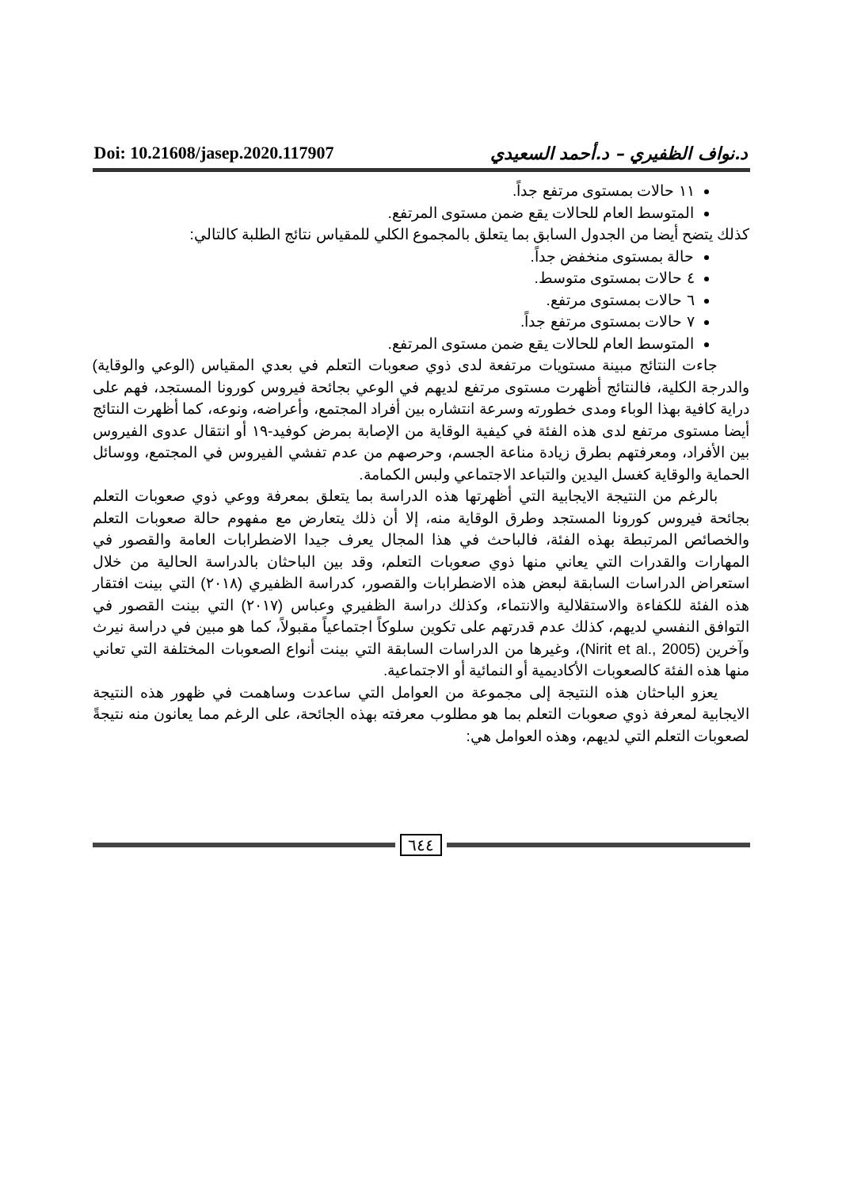Doi: 10.21608/jasep.2020.117907 د.نواف الظفيري – د.أحمد السعيدي
١١ حالات بمستوى مرتفع جداً.
المتوسط العام للحالات يقع ضمن مستوى المرتفع.
كذلك يتضح أيضا من الجدول السابق بما يتعلق بالمجموع الكلي للمقياس نتائج الطلبة كالتالي:
حالة بمستوى منخفض جداً.
٤ حالات بمستوى متوسط.
٦ حالات بمستوى مرتفع.
٧ حالات بمستوى مرتفع جداً.
المتوسط العام للحالات يقع ضمن مستوى المرتفع.
جاءت النتائج مبينة مستويات مرتفعة لدى ذوي صعوبات التعلم في بعدي المقياس (الوعي والوقاية) والدرجة الكلية، فالنتائج أظهرت مستوى مرتفع لديهم في الوعي بجائحة فيروس كورونا المستجد، فهم على دراية كافية بهذا الوباء ومدى خطورته وسرعة انتشاره بين أفراد المجتمع، وأعراضه، ونوعه، كما أظهرت النتائج أيضا مستوى مرتفع لدى هذه الفئة في كيفية الوقاية من الإصابة بمرض كوفيد-١٩ أو انتقال عدوى الفيروس بين الأفراد، ومعرفتهم بطرق زيادة مناعة الجسم، وحرصهم من عدم تفشي الفيروس في المجتمع، ووسائل الحماية والوقاية كغسل اليدين والتباعد الاجتماعي ولبس الكمامة.
بالرغم من النتيجة الايجابية التي أظهرتها هذه الدراسة بما يتعلق بمعرفة ووعي ذوي صعوبات التعلم بجائحة فيروس كورونا المستجد وطرق الوقاية منه، إلا أن ذلك يتعارض مع مفهوم حالة صعوبات التعلم والخصائص المرتبطة بهذه الفئة، فالباحث في هذا المجال يعرف جيدا الاضطرابات العامة والقصور في المهارات والقدرات التي يعاني منها ذوي صعوبات التعلم، وقد بين الباحثان بالدراسة الحالية من خلال استعراض الدراسات السابقة لبعض هذه الاضطرابات والقصور، كدراسة الظفيري (٢٠١٨) التي بينت افتقار هذه الفئة للكفاءة والاستقلالية والانتماء، وكذلك دراسة الظفيري وعباس (٢٠١٧) التي بينت القصور في التوافق النفسي لديهم، كذلك عدم قدرتهم على تكوين سلوكاً اجتماعياً مقبولاً، كما هو مبين في دراسة نيرث وآخرين (Nirit et al., 2005)، وغيرها من الدراسات السابقة التي بينت أنواع الصعوبات المختلفة التي تعاني منها هذه الفئة كالصعوبات الأكاديمية أو النمائية أو الاجتماعية.
يعزو الباحثان هذه النتيجة إلى مجموعة من العوامل التي ساعدت وساهمت في ظهور هذه النتيجة الايجابية لمعرفة ذوي صعوبات التعلم بما هو مطلوب معرفته بهذه الجائحة، على الرغم مما يعانون منه نتيجةً لصعوبات التعلم التي لديهم، وهذه العوامل هي:
٦٤٤